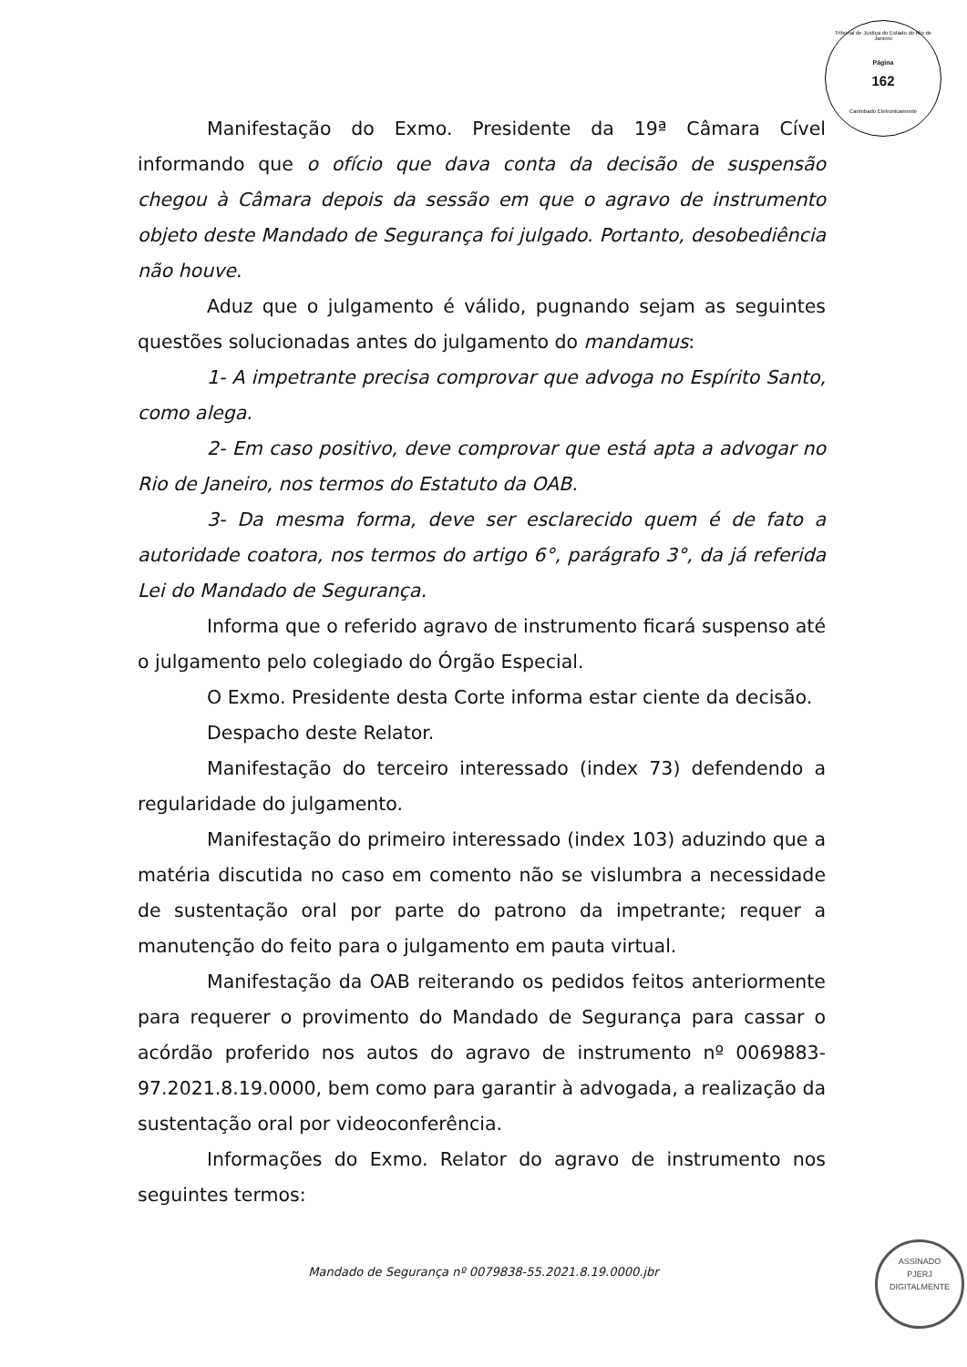Tribunal de Justiça do Estado do Rio de Janeiro
Página
162
Carimbado Eletronicamente
Manifestação do Exmo. Presidente da 19ª Câmara Cível informando que o ofício que dava conta da decisão de suspensão chegou à Câmara depois da sessão em que o agravo de instrumento objeto deste Mandado de Segurança foi julgado. Portanto, desobediência não houve.
Aduz que o julgamento é válido, pugnando sejam as seguintes questões solucionadas antes do julgamento do mandamus:
1- A impetrante precisa comprovar que advoga no Espírito Santo, como alega.
2- Em caso positivo, deve comprovar que está apta a advogar no Rio de Janeiro, nos termos do Estatuto da OAB.
3- Da mesma forma, deve ser esclarecido quem é de fato a autoridade coatora, nos termos do artigo 6°, parágrafo 3°, da já referida Lei do Mandado de Segurança.
Informa que o referido agravo de instrumento ficará suspenso até o julgamento pelo colegiado do Órgão Especial.
O Exmo. Presidente desta Corte informa estar ciente da decisão.
Despacho deste Relator.
Manifestação do terceiro interessado (index 73) defendendo a regularidade do julgamento.
Manifestação do primeiro interessado (index 103) aduzindo que a matéria discutida no caso em comento não se vislumbra a necessidade de sustentação oral por parte do patrono da impetrante; requer a manutenção do feito para o julgamento em pauta virtual.
Manifestação da OAB reiterando os pedidos feitos anteriormente para requerer o provimento do Mandado de Segurança para cassar o acórdão proferido nos autos do agravo de instrumento nº 0069883-97.2021.8.19.0000, bem como para garantir à advogada, a realização da sustentação oral por videoconferência.
Informações do Exmo. Relator do agravo de instrumento nos seguintes termos:
Mandado de Segurança nº 0079838-55.2021.8.19.0000.jbr
ASSINADO
PJERJ
DIGITALMENTE